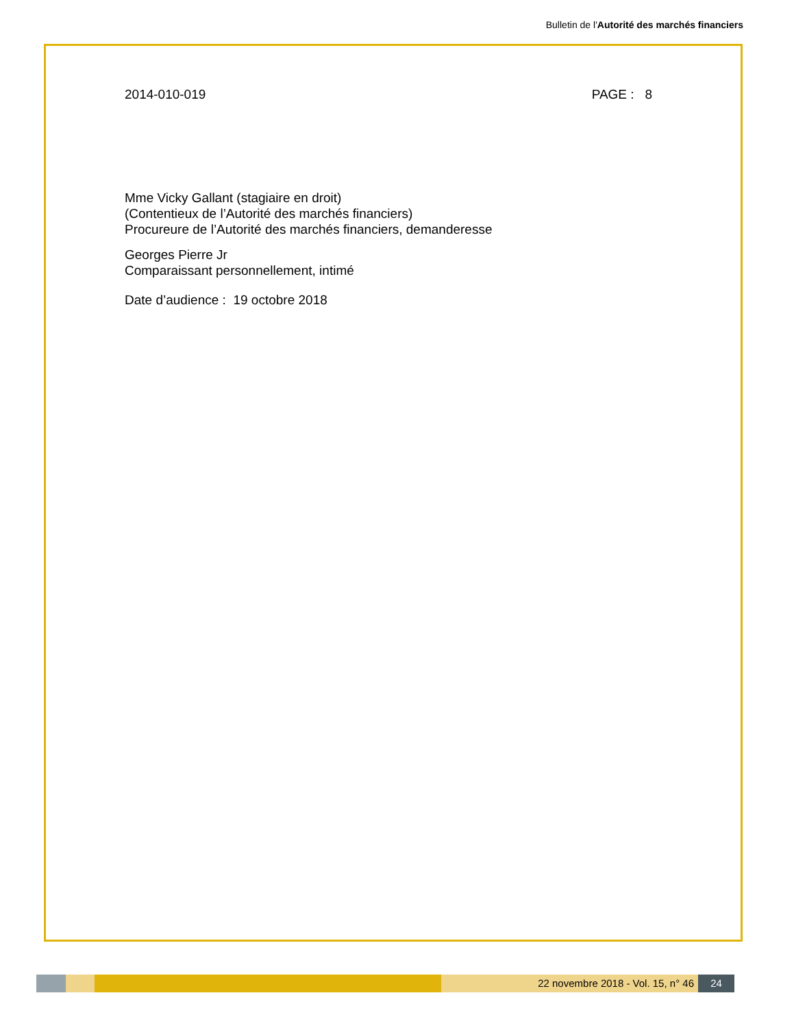Bulletin de l'Autorité des marchés financiers
2014-010-019 PAGE : 8
Mme Vicky Gallant (stagiaire en droit)
(Contentieux de l’Autorité des marchés financiers)
Procureure de l’Autorité des marchés financiers, demanderesse
Georges Pierre Jr
Comparaissant personnellement, intimé
Date d’audience : 19 octobre 2018
22 novembre 2018 - Vol. 15, n° 46 24